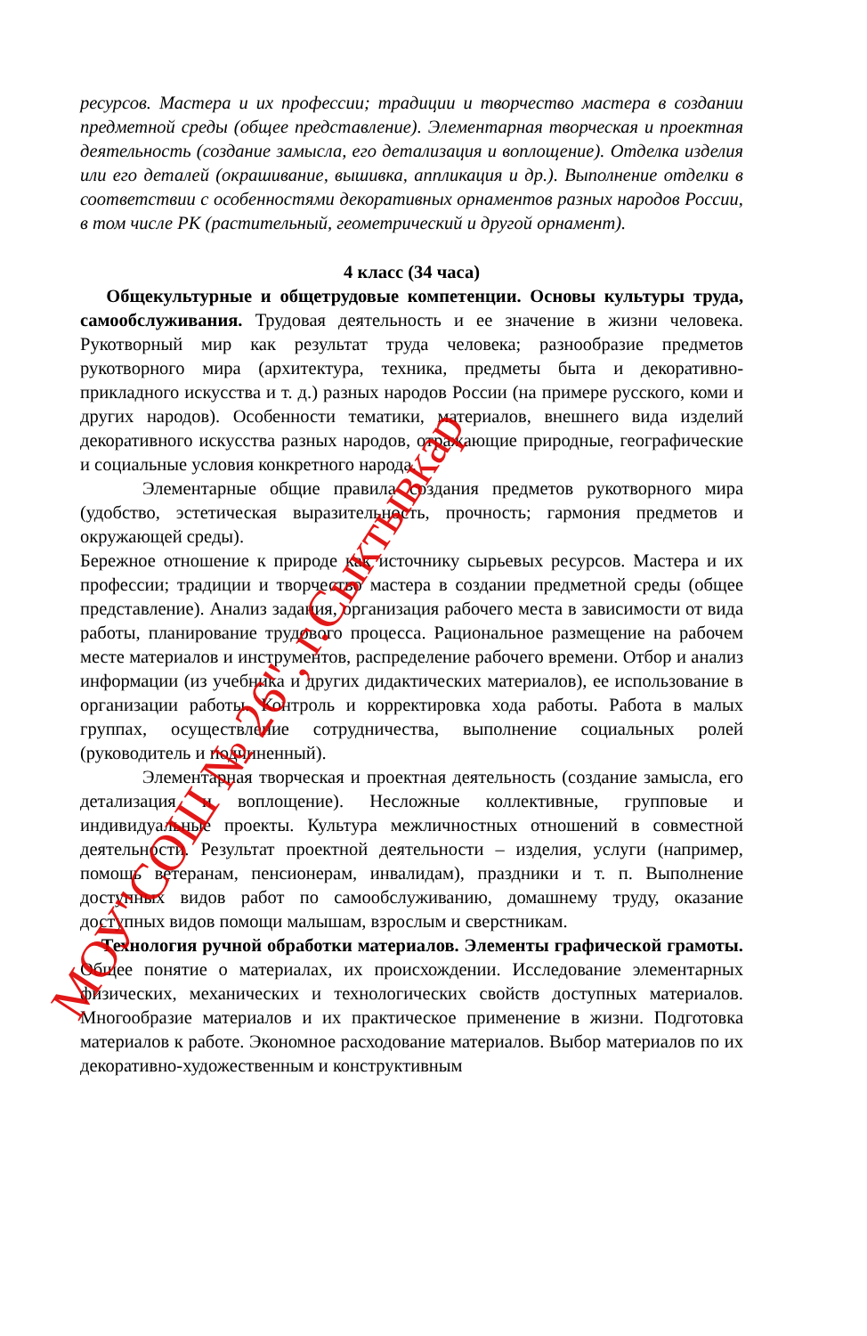ресурсов. Мастера и их профессии; традиции и творчество мастера в создании предметной среды (общее представление). Элементарная творческая и проектная деятельность (создание замысла, его детализация и воплощение). Отделка изделия или его деталей (окрашивание, вышивка, аппликация и др.). Выполнение отделки в соответствии с особенностями декоративных орнаментов разных народов России, в том числе РК (растительный, геометрический и другой орнамент).
4 класс (34 часа)
Общекультурные и общетрудовые компетенции. Основы культуры труда, самообслуживания. Трудовая деятельность и ее значение в жизни человека. Рукотворный мир как результат труда человека; разнообразие предметов рукотворного мира (архитектура, техника, предметы быта и декоративно-прикладного искусства и т. д.) разных народов России (на примере русского, коми и других народов). Особенности тематики, материалов, внешнего вида изделий декоративного искусства разных народов, отражающие природные, географические и социальные условия конкретного народа.
Элементарные общие правила создания предметов рукотворного мира (удобство, эстетическая выразительность, прочность; гармония предметов и окружающей среды).
Бережное отношение к природе как источнику сырьевых ресурсов. Мастера и их профессии; традиции и творчество мастера в создании предметной среды (общее представление). Анализ задания, организация рабочего места в зависимости от вида работы, планирование трудового процесса. Рациональное размещение на рабочем месте материалов и инструментов, распределение рабочего времени. Отбор и анализ информации (из учебника и других дидактических материалов), ее использование в организации работы. Контроль и корректировка хода работы. Работа в малых группах, осуществление сотрудничества, выполнение социальных ролей (руководитель и подчиненный).
Элементарная творческая и проектная деятельность (создание замысла, его детализация и воплощение). Несложные коллективные, групповые и индивидуальные проекты. Культура межличностных отношений в совместной деятельности. Результат проектной деятельности – изделия, услуги (например, помощь ветеранам, пенсионерам, инвалидам), праздники и т. п. Выполнение доступных видов работ по самообслуживанию, домашнему труду, оказание доступных видов помощи малышам, взрослым и сверстникам.
Технология ручной обработки материалов. Элементы графической грамоты. Общее понятие о материалах, их происхождении. Исследование элементарных физических, механических и технологических свойств доступных материалов. Многообразие материалов и их практическое применение в жизни. Подготовка материалов к работе. Экономное расходование материалов. Выбор материалов по их декоративно-художественным и конструктивным
МОУ"СОШ № 26", г.Сыктывкар